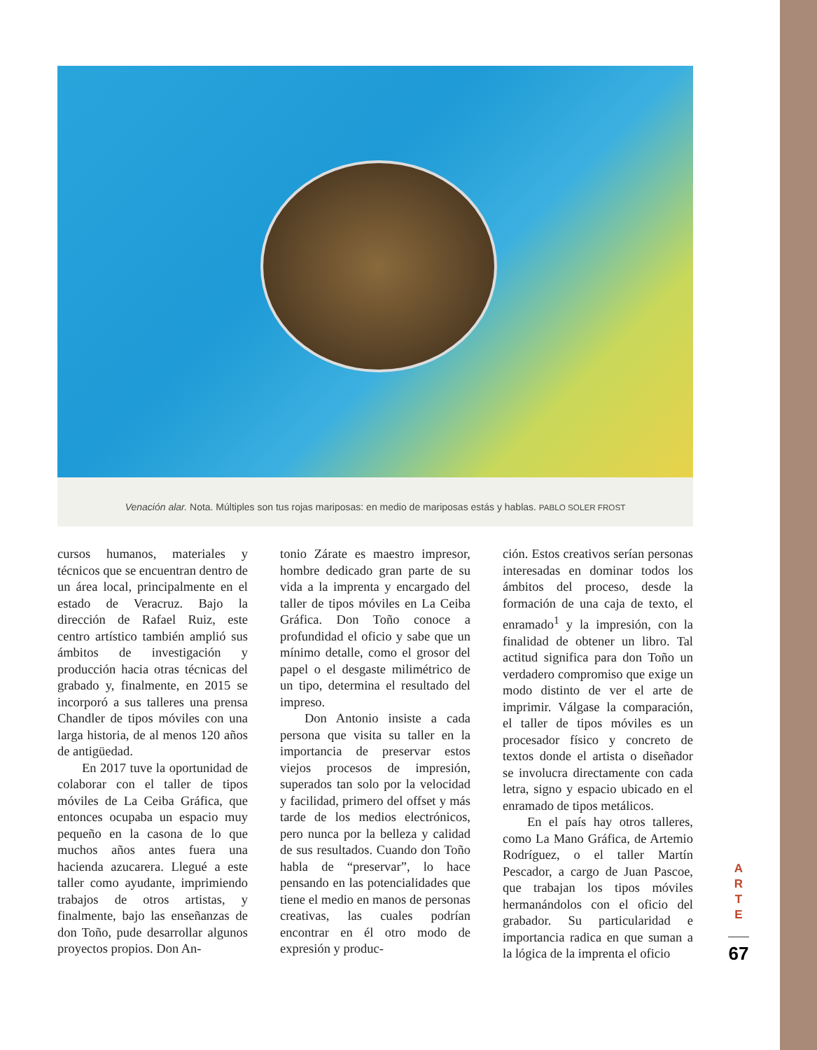Venación alar. Nota. Múltiples son tus rojas mariposas: en medio de mariposas estás y hablas. PABLO SOLER FROST
cursos humanos, materiales y técnicos que se encuentran dentro de un área local, principalmente en el estado de Veracruz. Bajo la dirección de Rafael Ruiz, este centro artístico también amplió sus ámbitos de investigación y producción hacia otras técnicas del grabado y, finalmente, en 2015 se incorporó a sus talleres una prensa Chandler de tipos móviles con una larga historia, de al menos 120 años de antigüedad.
En 2017 tuve la oportunidad de colaborar con el taller de tipos móviles de La Ceiba Gráfica, que entonces ocupaba un espacio muy pequeño en la casona de lo que muchos años antes fuera una hacienda azucarera. Llegué a este taller como ayudante, imprimiendo trabajos de otros artistas, y finalmente, bajo las enseñanzas de don Toño, pude desarrollar algunos proyectos propios. Don An-
tonio Zárate es maestro impresor, hombre dedicado gran parte de su vida a la imprenta y encargado del taller de tipos móviles en La Ceiba Gráfica. Don Toño conoce a profundidad el oficio y sabe que un mínimo detalle, como el grosor del papel o el desgaste milimétrico de un tipo, determina el resultado del impreso.
Don Antonio insiste a cada persona que visita su taller en la importancia de preservar estos viejos procesos de impresión, superados tan solo por la velocidad y facilidad, primero del offset y más tarde de los medios electrónicos, pero nunca por la belleza y calidad de sus resultados. Cuando don Toño habla de “preservar”, lo hace pensando en las potencialidades que tiene el medio en manos de personas creativas, las cuales podrían encontrar en él otro modo de expresión y produc-
ción. Estos creativos serían personas interesadas en dominar todos los ámbitos del proceso, desde la formación de una caja de texto, el enramado<sup>1</sup> y la impresión, con la finalidad de obtener un libro. Tal actitud significa para don Toño un verdadero compromiso que exige un modo distinto de ver el arte de imprimir. Válgase la comparación, el taller de tipos móviles es un procesador físico y concreto de textos donde el artista o diseñador se involucra directamente con cada letra, signo y espacio ubicado en el enramado de tipos metálicos.
En el país hay otros talleres, como La Mano Gráfica, de Artemio Rodríguez, o el taller Martín Pescador, a cargo de Juan Pascoe, que trabajan los tipos móviles hermanándolos con el oficio del grabador. Su particularidad e importancia radica en que suman a la lógica de la imprenta el oficio
A
R
T
E
67